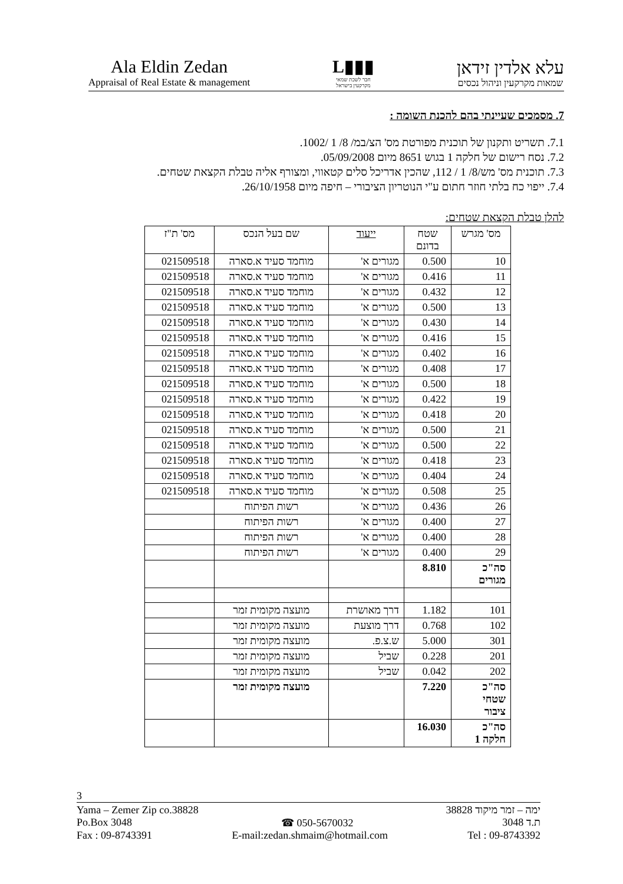Ala Eldin Zedan
Appraisal of Real Estate & management
▮▮▮L
חבר לשכת שמאי
מקרקעין בישראל
עלא אלדין זידאן
שמאות מקרקעין וניהול נכסים
7. מסמכים שעיינתי בהם להכנת השומה :
7.1. תשריט ותקנון של תוכנית מפורטת מס' הצ/במ/ 8/ 1 /1002.
7.2. נסח רישום של חלקה 1 בגוש 8651 מיום 05/09/2008.
7.3. תוכנית מס' מש/8/ 1 / 112, שהכין אדריכל סלים קטאווי, ומצורף אליה טבלת הקצאת שטחים.
7.4. ייפוי כח בלתי חוזר חתום ע"י הנוטריון הציבורי – חיפה מיום 26/10/1958.
להלן טבלת הקצאת שטחים:
| מס' מגרש | שטח בדונם | ייעוד | שם בעל הנכס | מס' ת"ז |
| --- | --- | --- | --- | --- |
| 10 | 0.500 | מגורים א' | מוחמד סעיד א.סארה | 021509518 |
| 11 | 0.416 | מגורים א' | מוחמד סעיד א.סארה | 021509518 |
| 12 | 0.432 | מגורים א' | מוחמד סעיד א.סארה | 021509518 |
| 13 | 0.500 | מגורים א' | מוחמד סעיד א.סארה | 021509518 |
| 14 | 0.430 | מגורים א' | מוחמד סעיד א.סארה | 021509518 |
| 15 | 0.416 | מגורים א' | מוחמד סעיד א.סארה | 021509518 |
| 16 | 0.402 | מגורים א' | מוחמד סעיד א.סארה | 021509518 |
| 17 | 0.408 | מגורים א' | מוחמד סעיד א.סארה | 021509518 |
| 18 | 0.500 | מגורים א' | מוחמד סעיד א.סארה | 021509518 |
| 19 | 0.422 | מגורים א' | מוחמד סעיד א.סארה | 021509518 |
| 20 | 0.418 | מגורים א' | מוחמד סעיד א.סארה | 021509518 |
| 21 | 0.500 | מגורים א' | מוחמד סעיד א.סארה | 021509518 |
| 22 | 0.500 | מגורים א' | מוחמד סעיד א.סארה | 021509518 |
| 23 | 0.418 | מגורים א' | מוחמד סעיד א.סארה | 021509518 |
| 24 | 0.404 | מגורים א' | מוחמד סעיד א.סארה | 021509518 |
| 25 | 0.508 | מגורים א' | מוחמד סעיד א.סארה | 021509518 |
| 26 | 0.436 | מגורים א' | רשות הפיתוח | |
| 27 | 0.400 | מגורים א' | רשות הפיתוח | |
| 28 | 0.400 | מגורים א' | רשות הפיתוח | |
| 29 | 0.400 | מגורים א' | רשות הפיתוח | |
| סה"כ מגורים | 8.810 | | | |
| 101 | 1.182 | דרך מאושרת | מועצה מקומית זמר | |
| 102 | 0.768 | דרך מוצעת | מועצה מקומית זמר | |
| 301 | 5.000 | ש.צ.פ. | מועצה מקומית זמר | |
| 201 | 0.228 | שביל | מועצה מקומית זמר | |
| 202 | 0.042 | שביל | מועצה מקומית זמר | |
| סה"כ שטחי ציבור | 7.220 | | מועצה מקומית זמר | |
| סה"כ חלקה 1 | 16.030 | | | |
3
Yama – Zemer Zip co.38828 ימה – זמר מיקוד 38828
Po.Box 3048 ☎ 050-5670032 ת.ד 3048
Fax : 09-8743391 E-mail:zedan.shmaim@hotmail.com Tel : 09-8743392